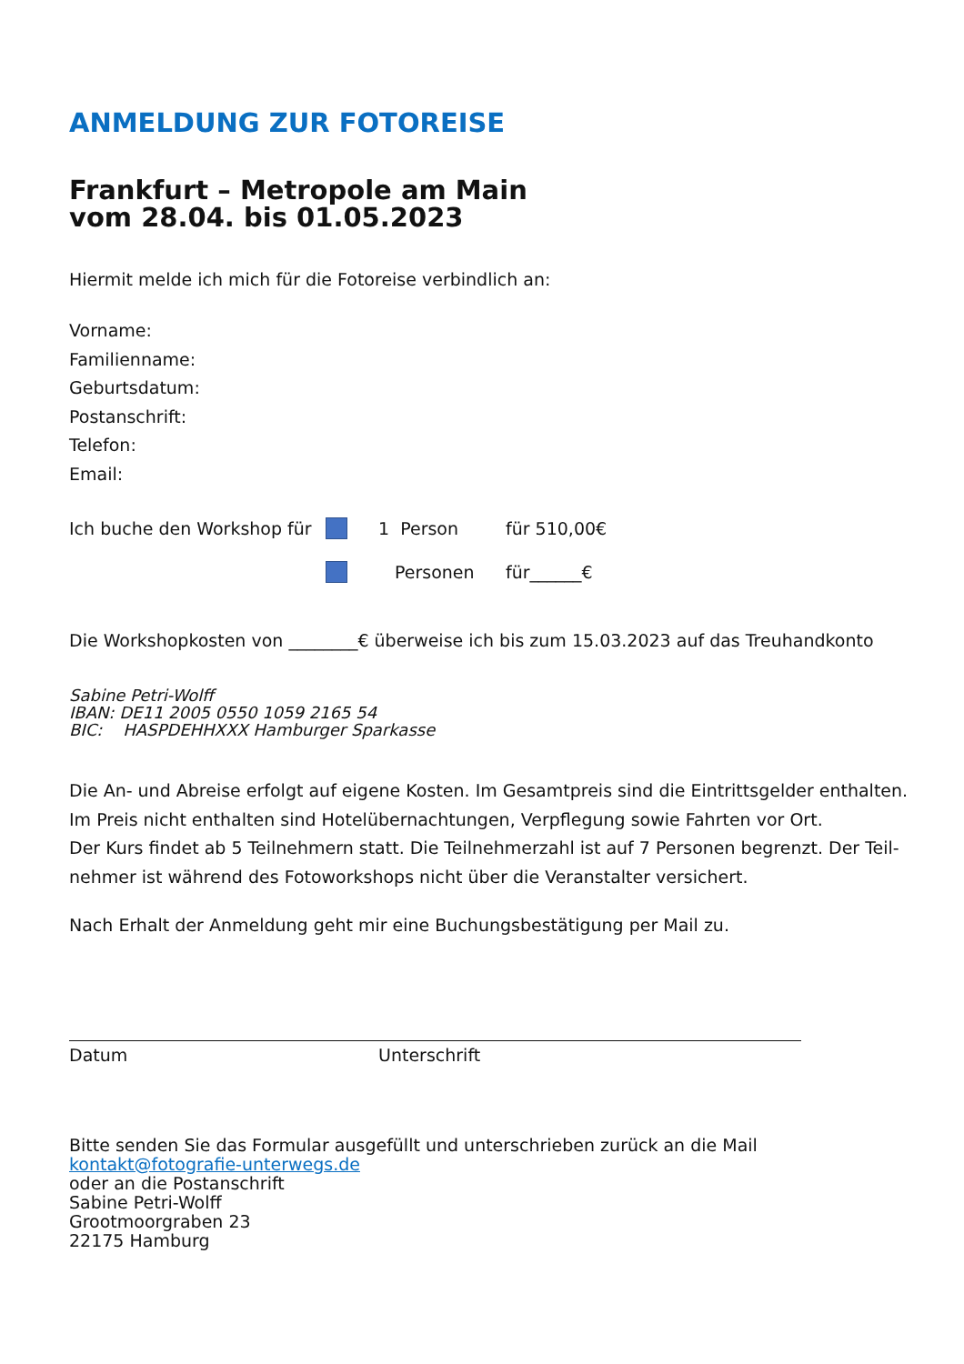ANMELDUNG ZUR FOTOREISE
Frankfurt – Metropole am Main
vom 28.04. bis 01.05.2023
Hiermit melde ich mich für die Fotoreise verbindlich an:
Vorname:
Familienname:
Geburtsdatum:
Postanschrift:
Telefon:
Email:
Ich buche den Workshop für 1 Person für 510,00€
Personen für______€
Die Workshopkosten von ________€ überweise ich bis zum 15.03.2023 auf das Treuhandkonto
Sabine Petri-Wolff
IBAN: DE11 2005 0550 1059 2165 54
BIC: HASPDEHHXXX Hamburger Sparkasse
Die An- und Abreise erfolgt auf eigene Kosten. Im Gesamtpreis sind die Eintrittsgelder enthalten. Im Preis nicht enthalten sind Hotelübernachtungen, Verpflegung sowie Fahrten vor Ort.
Der Kurs findet ab 5 Teilnehmern statt. Die Teilnehmerzahl ist auf 7 Personen begrenzt. Der Teil-nehmer ist während des Fotoworkshops nicht über die Veranstalter versichert.
Nach Erhalt der Anmeldung geht mir eine Buchungsbestätigung per Mail zu.
Datum Unterschrift
Bitte senden Sie das Formular ausgefüllt und unterschrieben zurück an die Mail
kontakt@fotografie-unterwegs.de
oder an die Postanschrift
Sabine Petri-Wolff
Grootmoorgraben 23
22175 Hamburg